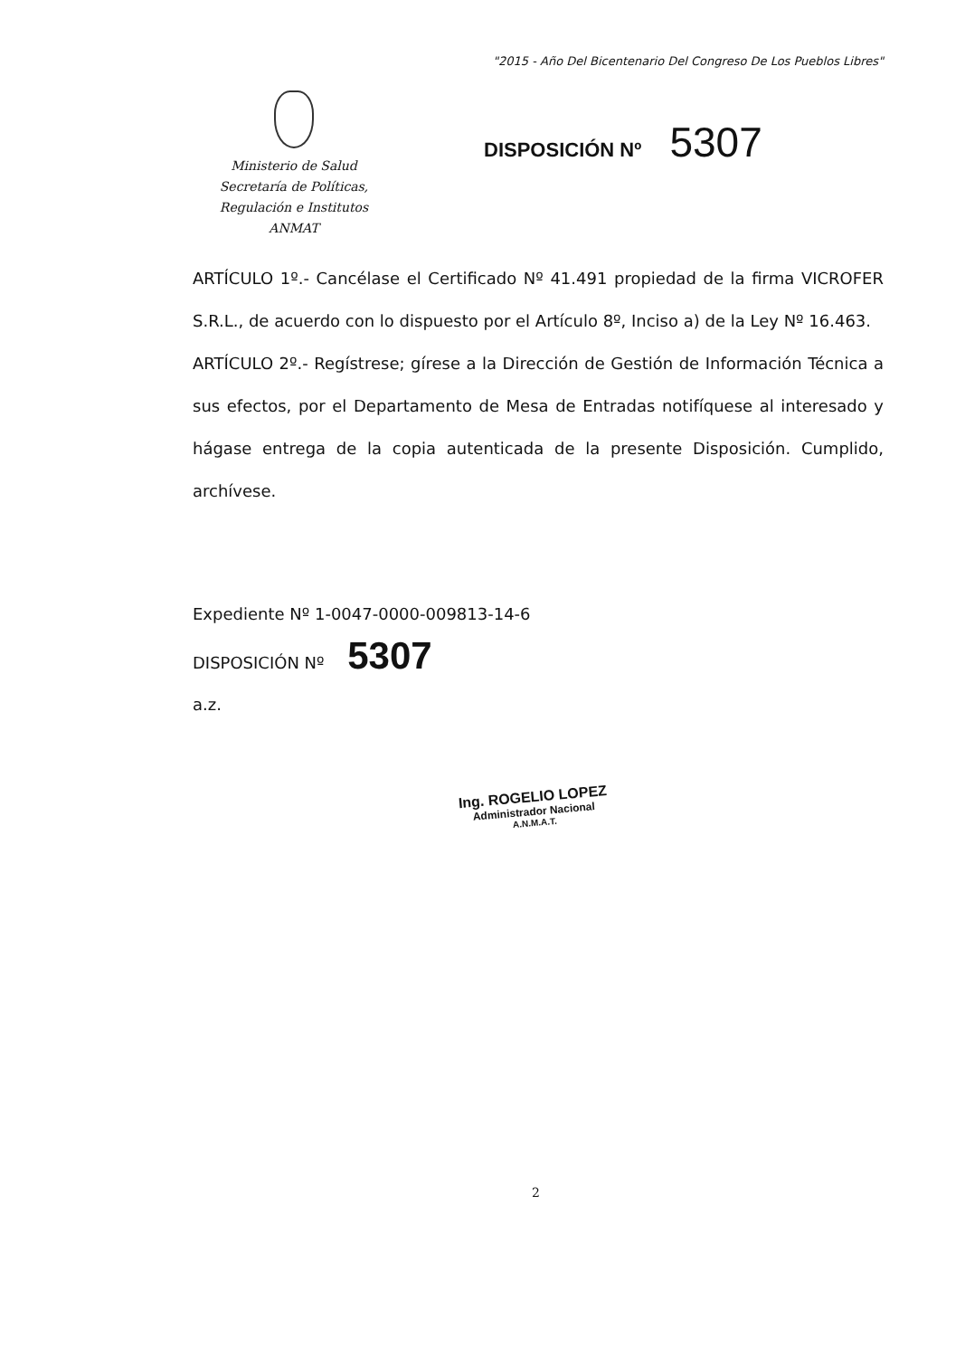"2015 - Año Del Bicentenario Del Congreso De Los Pueblos Libres"
Ministerio de Salud
Secretaría de Políticas,
Regulación e Institutos
ANMAT
DISPOSICIÓN Nº 5307
ARTÍCULO 1º.- Cancélase el Certificado Nº 41.491 propiedad de la firma VICROFER S.R.L., de acuerdo con lo dispuesto por el Artículo 8º, Inciso a) de la Ley Nº 16.463.
ARTÍCULO 2º.- Regístrese; gírese a la Dirección de Gestión de Información Técnica a sus efectos, por el Departamento de Mesa de Entradas notifíquese al interesado y hágase entrega de la copia autenticada de la presente Disposición. Cumplido, archívese.
Expediente Nº 1-0047-0000-009813-14-6
DISPOSICIÓN Nº 5307
a.z.
Ing. ROGELIO LOPEZ
Administrador Nacional
A.N.M.A.T.
2